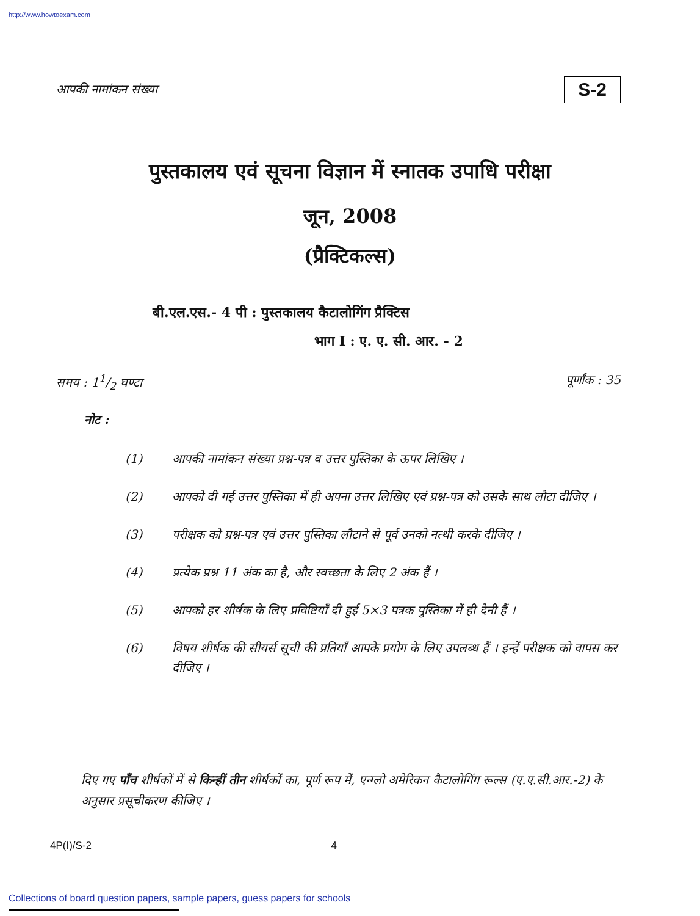http://www.howtoexam.com
आपकी नामांकन संख्या
S-2
पुस्तकालय एवं सूचना विज्ञान में स्नातक उपाधि परीक्षा
जून, 2008
(प्रैक्टिकल्स)
बी.एल.एस.- 4 पी : पुस्तकालय कैटालोगिंग प्रैक्टिस
भाग I : ए. ए. सी. आर. - 2
समय : 11/2 घण्टा पूर्णांक : 35
नोट :
(1) आपकी नामांकन संख्या प्रश्न-पत्र व उत्तर पुस्तिका के ऊपर लिखिए ।
(2) आपको दी गई उत्तर पुस्तिका में ही अपना उत्तर लिखिए एवं प्रश्न-पत्र को उसके साथ लौटा दीजिए ।
(3) परीक्षक को प्रश्न-पत्र एवं उत्तर पुस्तिका लौटाने से पूर्व उनको नत्थी करके दीजिए ।
(4) प्रत्येक प्रश्न 11 अंक का है, और स्वच्छता के लिए 2 अंक हैं ।
(5) आपको हर शीर्षक के लिए प्रविष्टियाँ दी हुई 5×3 पत्रक पुस्तिका में ही देनी हैं ।
(6) विषय शीर्षक की सीयर्स सूची की प्रतियाँ आपके प्रयोग के लिए उपलब्ध हैं । इन्हें परीक्षक को वापस कर दीजिए ।
दिए गए पाँच शीर्षकों में से किन्हीं तीन शीर्षकों का, पूर्ण रूप में, एन्ग्लो अमेरिकन कैटालोगिंग रूल्स (ए.ए.सी.आर.-2) के अनुसार प्रसूचीकरण कीजिए ।
4P(I)/S-2 4
Collections of board question papers, sample papers, guess papers for schools